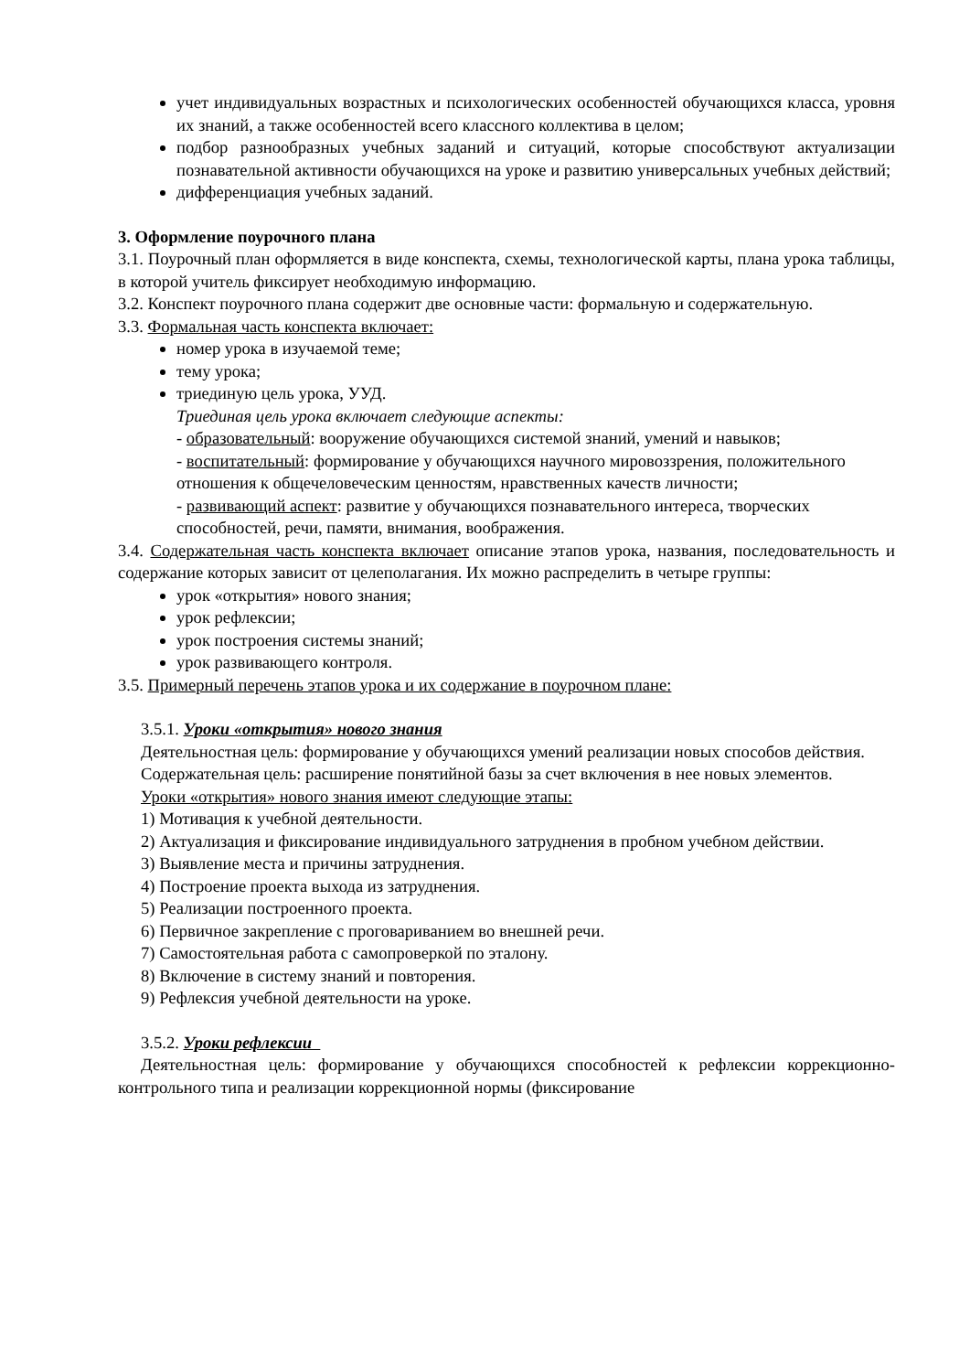учет индивидуальных возрастных и психологических особенностей обучающихся класса, уровня их знаний, а также особенностей всего классного коллектива в целом;
подбор разнообразных учебных заданий и ситуаций, которые способствуют актуализации познавательной активности обучающихся на уроке и развитию универсальных учебных действий;
дифференциация учебных заданий.
3. Оформление поурочного плана
3.1. Поурочный план оформляется в виде конспекта, схемы, технологической карты, плана урока таблицы, в которой учитель фиксирует необходимую информацию.
3.2. Конспект поурочного плана содержит две основные части: формальную и содержательную.
3.3. Формальная часть конспекта включает:
номер урока в изучаемой теме;
тему урока;
триединую цель урока, УУД.
Триединая цель урока включает следующие аспекты:
- образовательный: вооружение обучающихся системой знаний, умений и навыков;
- воспитательный: формирование у обучающихся научного мировоззрения, положительного отношения к общечеловеческим ценностям, нравственных качеств личности;
- развивающий аспект: развитие у обучающихся познавательного интереса, творческих способностей, речи, памяти, внимания, воображения.
3.4. Содержательная часть конспекта включает описание этапов урока, названия, последовательность и содержание которых зависит от целеполагания. Их можно распределить в четыре группы:
урок «открытия» нового знания;
урок рефлексии;
урок построения системы знаний;
урок развивающего контроля.
3.5. Примерный перечень этапов урока и их содержание в поурочном плане:
3.5.1. Уроки «открытия» нового знания
Деятельностная цель: формирование у обучающихся умений реализации новых способов действия.
Содержательная цель: расширение понятийной базы за счет включения в нее новых элементов.
Уроки «открытия» нового знания имеют следующие этапы:
1) Мотивация к учебной деятельности.
2) Актуализация и фиксирование индивидуального затруднения в пробном учебном действии.
3) Выявление места и причины затруднения.
4) Построение проекта выхода из затруднения.
5) Реализации построенного проекта.
6) Первичное закрепление с проговариванием во внешней речи.
7) Самостоятельная работа с самопроверкой по эталону.
8) Включение в систему знаний и повторения.
9) Рефлексия учебной деятельности на уроке.
3.5.2. Уроки рефлексии
Деятельностная цель: формирование у обучающихся способностей к рефлексии коррекционно-контрольного типа и реализации коррекционной нормы (фиксирование